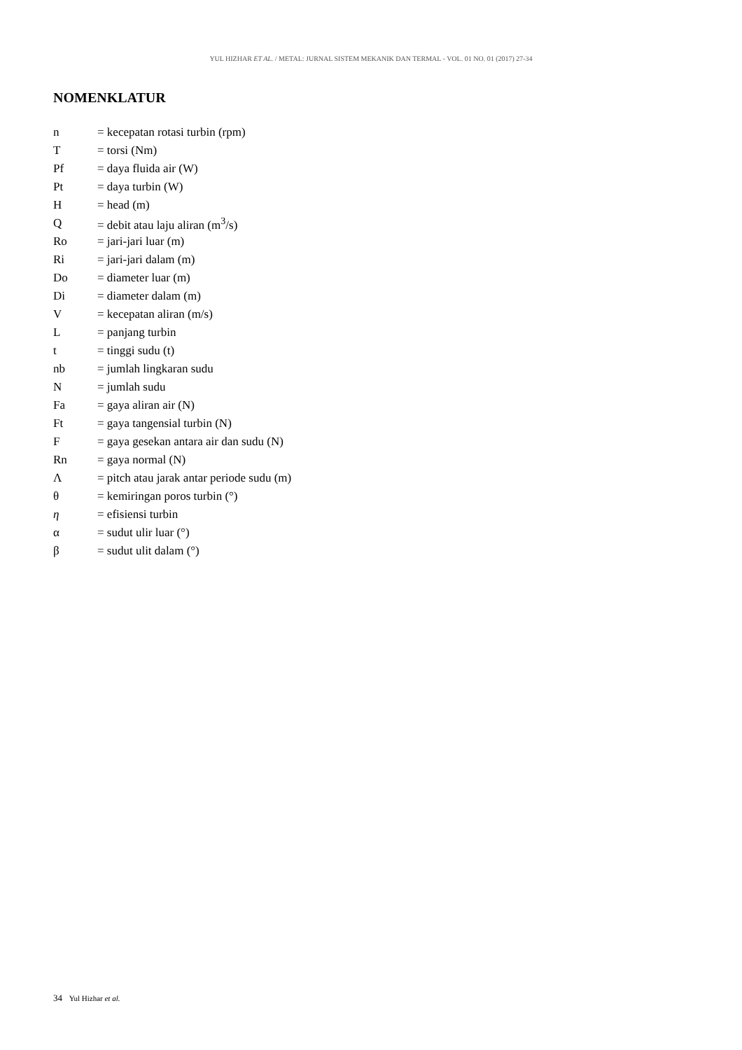YUL HIZHAR ET AL. / METAL: JURNAL SISTEM MEKANIK DAN TERMAL - VOL. 01 NO. 01 (2017) 27-34
NOMENKLATUR
| n | = kecepatan rotasi turbin (rpm) |
| T | = torsi (Nm) |
| Pf | = daya fluida air (W) |
| Pt | = daya turbin (W) |
| H | = head (m) |
| Q | = debit atau laju aliran (m<sup>3</sup>/s) |
| Ro | = jari-jari luar (m) |
| Ri | = jari-jari dalam (m) |
| Do | = diameter luar (m) |
| Di | = diameter dalam (m) |
| V | = kecepatan aliran (m/s) |
| L | = panjang turbin |
| t | = tinggi sudu (t) |
| nb | = jumlah lingkaran sudu |
| N | = jumlah sudu |
| Fa | = gaya aliran air (N) |
| Ft | = gaya tangensial turbin (N) |
| F | = gaya gesekan antara air dan sudu (N) |
| Rn | = gaya normal (N) |
| Λ | = pitch atau jarak antar periode sudu (m) |
| θ | = kemiringan poros turbin (°) |
| η | = efisiensi turbin |
| α | = sudut ulir luar (°) |
| β | = sudut ulit dalam (°) |
34 Yul Hizhar et al.